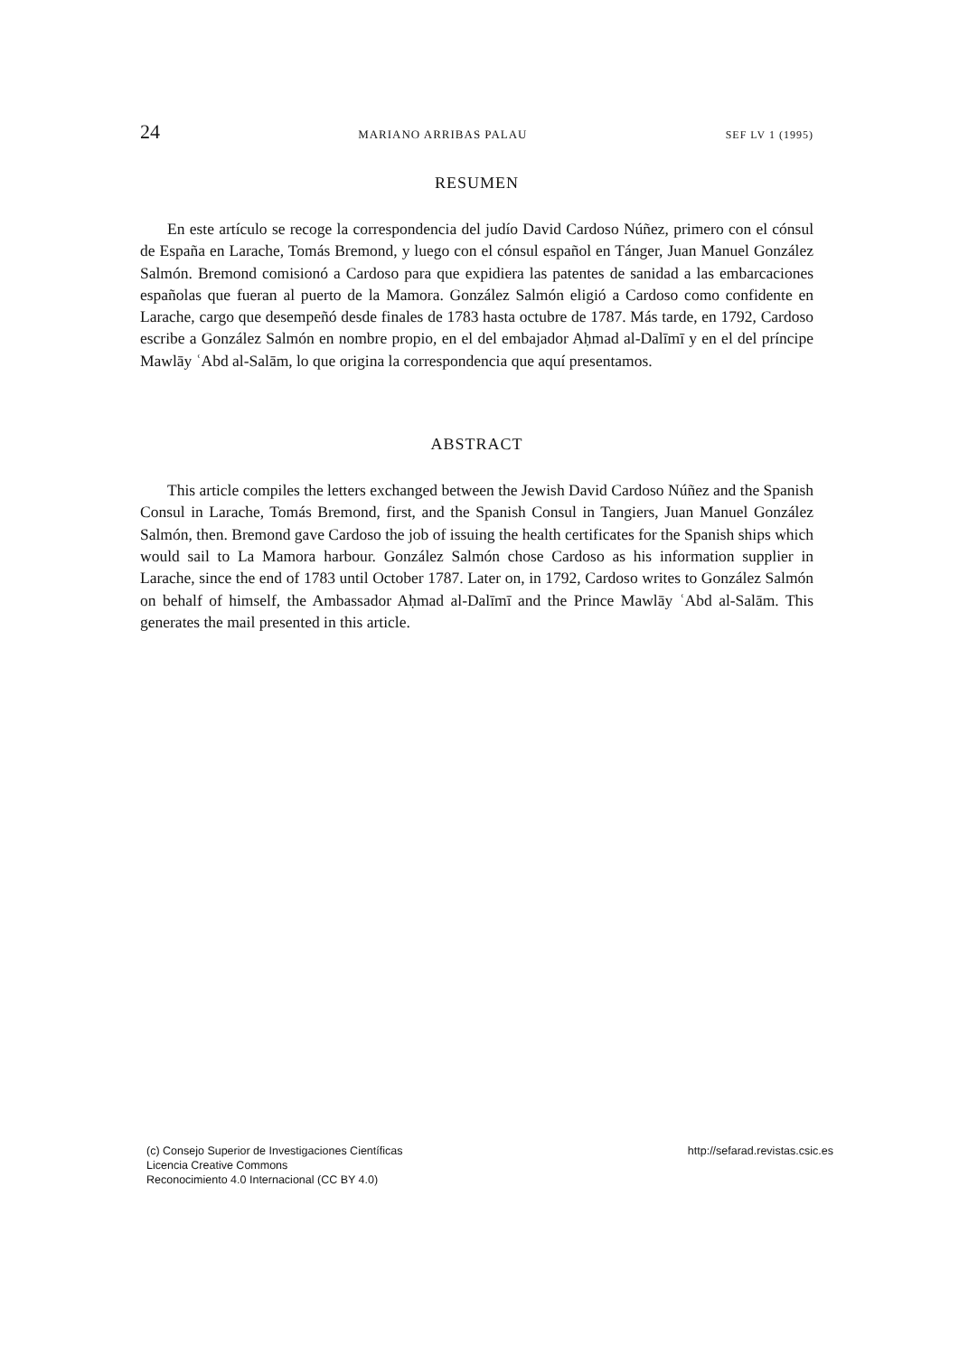24 MARIANO ARRIBAS PALAU SEF LV 1 (1995)
RESUMEN
En este artículo se recoge la correspondencia del judío David Cardoso Núñez, primero con el cónsul de España en Larache, Tomás Bremond, y luego con el cónsul español en Tánger, Juan Manuel González Salmón. Bremond comisionó a Cardoso para que expidiera las patentes de sanidad a las embarcaciones españolas que fueran al puerto de la Mamora. González Salmón eligió a Cardoso como confidente en Larache, cargo que desempeñó desde finales de 1783 hasta octubre de 1787. Más tarde, en 1792, Cardoso escribe a González Salmón en nombre propio, en el del embajador Aḥmad al-Dalīmī y en el del príncipe Mawlāy ʿAbd al-Salām, lo que origina la correspondencia que aquí presentamos.
ABSTRACT
This article compiles the letters exchanged between the Jewish David Cardoso Núñez and the Spanish Consul in Larache, Tomás Bremond, first, and the Spanish Consul in Tangiers, Juan Manuel González Salmón, then. Bremond gave Cardoso the job of issuing the health certificates for the Spanish ships which would sail to La Mamora harbour. González Salmón chose Cardoso as his information supplier in Larache, since the end of 1783 until October 1787. Later on, in 1792, Cardoso writes to González Salmón on behalf of himself, the Ambassador Aḥmad al-Dalīmī and the Prince Mawlāy ʿAbd al-Salām. This generates the mail presented in this article.
(c) Consejo Superior de Investigaciones Científicas
Licencia Creative Commons
Reconocimiento 4.0 Internacional (CC BY 4.0)
http://sefarad.revistas.csic.es